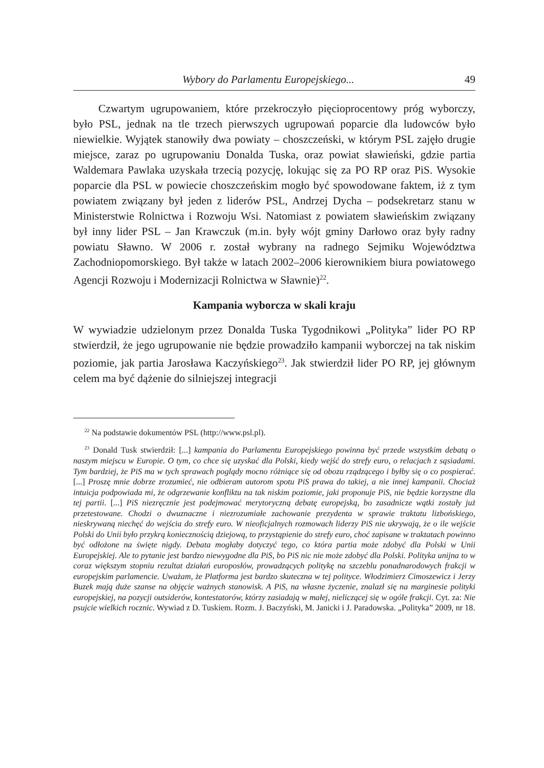Wybory do Parlamentu Europejskiego... 49
Czwartym ugrupowaniem, które przekroczyło pięcioprocentowy próg wyborczy, było PSL, jednak na tle trzech pierwszych ugrupowań poparcie dla ludowców było niewielkie. Wyjątek stanowiły dwa powiaty – choszczeński, w którym PSL zajęło drugie miejsce, zaraz po ugrupowaniu Donalda Tuska, oraz powiat sławieński, gdzie partia Waldemara Pawlaka uzyskała trzecią pozycję, lokując się za PO RP oraz PiS. Wysokie poparcie dla PSL w powiecie choszczeńskim mogło być spowodowane faktem, iż z tym powiatem związany był jeden z liderów PSL, Andrzej Dycha – podsekretarz stanu w Ministerstwie Rolnictwa i Rozwoju Wsi. Natomiast z powiatem sławieńskim związany był inny lider PSL – Jan Krawczuk (m.in. były wójt gminy Darłowo oraz były radny powiatu Sławno. W 2006 r. został wybrany na radnego Sejmiku Województwa Zachodniopomorskiego. Był także w latach 2002–2006 kierownikiem biura powiatowego Agencji Rozwoju i Modernizacji Rolnictwa w Sławnie)<sup>22</sup>.
Kampania wyborcza w skali kraju
W wywiadzie udzielonym przez Donalda Tuska Tygodnikowi „Polityka” lider PO RP stwierdził, że jego ugrupowanie nie będzie prowadziło kampanii wyborczej na tak niskim poziomie, jak partia Jarosława Kaczyńskiego<sup>23</sup>. Jak stwierdził lider PO RP, jej głównym celem ma być dążenie do silniejszej integracji
<sup>22</sup> Na podstawie dokumentów PSL (http://www.psl.pl).
<sup>23</sup> Donald Tusk stwierdził: [...] kampania do Parlamentu Europejskiego powinna być przede wszystkim debatą o naszym miejscu w Europie. O tym, co chce się uzyskać dla Polski, kiedy wejść do strefy euro, o relacjach z sąsiadami. Tym bardziej, że PiS ma w tych sprawach poglądy mocno różniące się od obozu rządzącego i byłby się o co pospierać. [...] Proszę mnie dobrze zrozumieć, nie odbieram autorom spotu PiS prawa do takiej, a nie innej kampanii. Chociaż intuicja podpowiada mi, że odgrzewanie konfliktu na tak niskim poziomie, jaki proponuje PiS, nie będzie korzystne dla tej partii. [...] PiS niezręcznie jest podejmować merytoryczną debatę europejską, bo zasadnicze wątki zostały już przetestowane. Chodzi o dwuznaczne i niezrozumiałe zachowanie prezydenta w sprawie traktatu lizbońskiego, nieskrywaną niechęć do wejścia do strefy euro. W nieoficjalnych rozmowach liderzy PiS nie ukrywają, że o ile wejście Polski do Unii było przykrą koniecznością dziejową, to przystąpienie do strefy euro, choć zapisane w traktatach powinno być odłożone na święte nigdy. Debata mogłaby dotyczyć tego, co która partia może zdobyć dla Polski w Unii Europejskiej. Ale to pytanie jest bardzo niewygodne dla PiS, bo PiS nic nie może zdobyć dla Polski. Polityka unijna to w coraz większym stopniu rezultat działań europosłów, prowadzących politykę na szczeblu ponadnarodowych frakcji w europejskim parlamencie. Uważam, że Platforma jest bardzo skuteczna w tej polityce. Włodzimierz Cimoszewicz i Jerzy Buzek mają duże szanse na objęcie ważnych stanowisk. A PiS, na własne życzenie, znalazł się na marginesie polityki europejskiej, na pozycji outsiderów, kontestatorów, którzy zasiadają w małej, nieliczącej się w ogóle frakcji. Cyt. za: Nie psujcie wielkich rocznic. Wywiad z D. Tuskiem. Rozm. J. Baczyński, M. Janicki i J. Paradowska. „Polityka” 2009, nr 18.